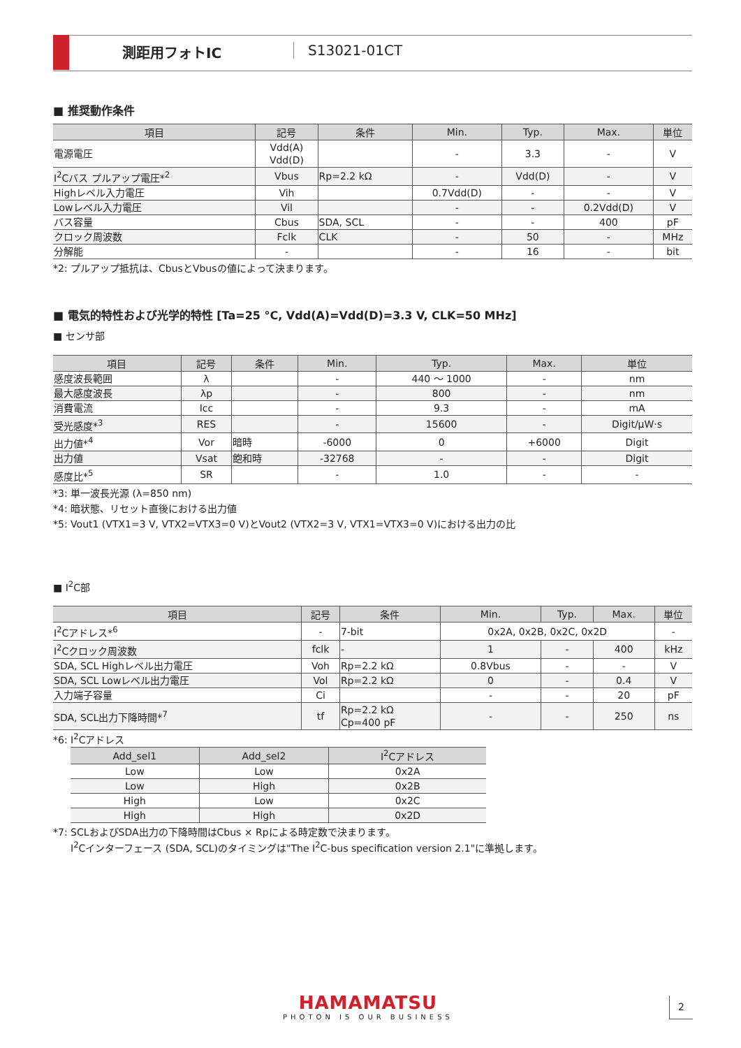測距用フォトIC S13021-01CT
■ 推奨動作条件
| 項目 | 記号 | 条件 | Min. | Typ. | Max. | 単位 |
| --- | --- | --- | --- | --- | --- | --- |
| 電源電圧 | Vdd(A) Vdd(D) | | - | 3.3 | - | V |
| I<sup>2</sup>Cバス プルアップ電圧*<sup>2</sup> | Vbus | Rp=2.2 kΩ | - | Vdd(D) | - | V |
| Highレベル入力電圧 | Vih | | 0.7Vdd(D) | - | - | V |
| Lowレベル入力電圧 | Vil | | - | - | 0.2Vdd(D) | V |
| バス容量 | Cbus | SDA, SCL | - | - | 400 | pF |
| クロック周波数 | Fclk | CLK | - | 50 | - | MHz |
| 分解能 | - | | - | 16 | - | bit |
*2: プルアップ抵抗は、CbusとVbusの値によって決まります。
■ 電気的特性および光学的特性 [Ta=25 °C, Vdd(A)=Vdd(D)=3.3 V, CLK=50 MHz]
■ センサ部
| 項目 | 記号 | 条件 | Min. | Typ. | Max. | 単位 |
| --- | --- | --- | --- | --- | --- | --- |
| 感度波長範囲 | λ | | - | 440 ～ 1000 | - | nm |
| 最大感度波長 | λp | | - | 800 | - | nm |
| 消費電流 | Icc | | - | 9.3 | - | mA |
| 受光感度*<sup>3</sup> | RES | | - | 15600 | - | Digit/μW·s |
| 出力値*<sup>4</sup> | Vor | 暗時 | -6000 | 0 | +6000 | Digit |
| 出力値 | Vsat | 飽和時 | -32768 | - | - | Digit |
| 感度比*<sup>5</sup> | SR | | - | 1.0 | - | - |
*3: 単一波長光源 (λ=850 nm)
*4: 暗状態、リセット直後における出力値
*5: Vout1 (VTX1=3 V, VTX2=VTX3=0 V)とVout2 (VTX2=3 V, VTX1=VTX3=0 V)における出力の比
■ I<sup>2</sup>C部
| 項目 | 記号 | 条件 | Min. | Typ. | Max. | 単位 |
| --- | --- | --- | --- | --- | --- | --- |
| I<sup>2</sup>Cアドレス*<sup>6</sup> | - | 7-bit | 0x2A, 0x2B, 0x2C, 0x2D | | | - |
| I<sup>2</sup>Cクロック周波数 | fclk | - | 1 | - | 400 | kHz |
| SDA, SCL Highレベル出力電圧 | Voh | Rp=2.2 kΩ | 0.8Vbus | - | - | V |
| SDA, SCL Lowレベル出力電圧 | Vol | Rp=2.2 kΩ | 0 | - | 0.4 | V |
| 入力端子容量 | Ci | | - | - | 20 | pF |
| SDA, SCL出力下降時間*<sup>7</sup> | tf | Rp=2.2 kΩ Cp=400 pF | - | - | 250 | ns |
*6: I<sup>2</sup>Cアドレス
| Add_sel1 | Add_sel2 | I<sup>2</sup>Cアドレス |
| --- | --- | --- |
| Low | Low | 0x2A |
| Low | High | 0x2B |
| High | Low | 0x2C |
| High | High | 0x2D |
*7: SCLおよびSDA出力の下降時間はCbus × Rpによる時定数で決まります。
I<sup>2</sup>Cインターフェース (SDA, SCL)のタイミングは"The I<sup>2</sup>C-bus specification version 2.1"に準拠します。
HAMAMATSU
PHOTON IS OUR BUSINESS
2